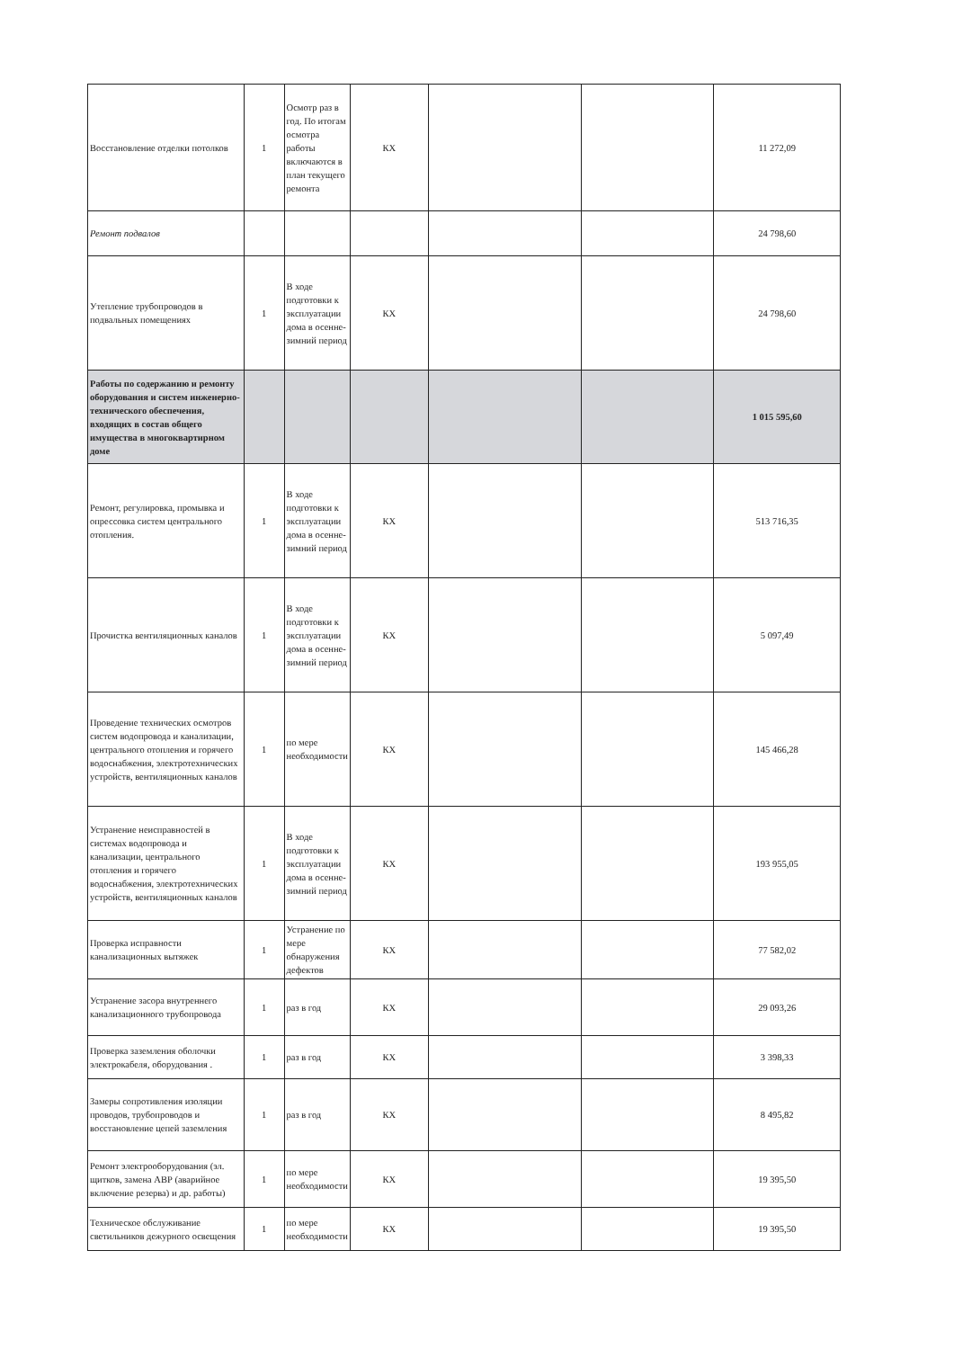| Восстановление отделки потолков | 1 | Осмотр раз в год. По итогам осмотра работы включаются в план текущего ремонта | КХ | | | 11 272,09 |
| Ремонт подвалов | | | | | | 24 798,60 |
| Утепление трубопроводов в подвальных помещениях | 1 | В ходе подготовки к эксплуатации дома в осенне-зимний период | КХ | | | 24 798,60 |
| Работы по содержанию и ремонту оборудования и систем инженерно-технического обеспечения, входящих в состав общего имущества в многоквартирном доме | | | | | | 1 015 595,60 |
| Ремонт, регулировка, промывка и опрессовка систем центрального отопления. | 1 | В ходе подготовки к эксплуатации дома в осенне-зимний период | КХ | | | 513 716,35 |
| Прочистка вентиляционных каналов | 1 | В ходе подготовки к эксплуатации дома в осенне-зимний период | КХ | | | 5 097,49 |
| Проведение технических осмотров систем водопровода и канализации, центрального отопления и горячего водоснабжения, электротехнических устройств, вентиляционных каналов | 1 | по мере необходимости | КХ | | | 145 466,28 |
| Устранение неисправностей в системах водопровода и канализации, центрального отопления и горячего водоснабжения, электротехнических устройств, вентиляционных каналов | 1 | В ходе подготовки к эксплуатации дома в осенне-зимний период | КХ | | | 193 955,05 |
| Проверка исправности канализационных вытяжек | 1 | Устранение по мере обнаружения дефектов | КХ | | | 77 582,02 |
| Устранение засора внутреннего канализационного трубопровода | 1 | раз в год | КХ | | | 29 093,26 |
| Проверка заземления оболочки электрокабеля, оборудования . | 1 | раз в год | КХ | | | 3 398,33 |
| Замеры сопротивления изоляции проводов, трубопроводов и восстановление цепей заземления | 1 | раз в год | КХ | | | 8 495,82 |
| Ремонт электрооборудования (эл. щитков, замена АВР (аварийное включение резерва) и др. работы) | 1 | по мере необходимости | КХ | | | 19 395,50 |
| Техническое обслуживание светильников дежурного освещения | 1 | по мере необходимости | КХ | | | 19 395,50 |